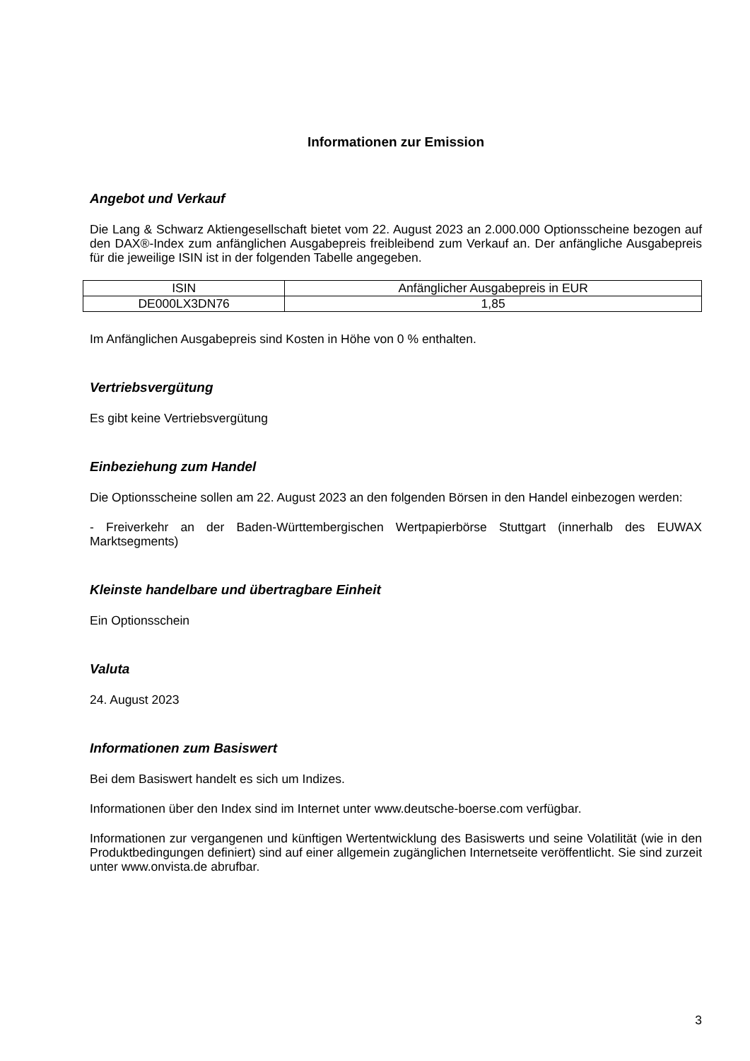Informationen zur Emission
Angebot und Verkauf
Die Lang & Schwarz Aktiengesellschaft bietet vom 22. August 2023 an 2.000.000 Optionsscheine bezogen auf den DAX®-Index zum anfänglichen Ausgabepreis freibleibend zum Verkauf an. Der anfängliche Ausgabepreis für die jeweilige ISIN ist in der folgenden Tabelle angegeben.
| ISIN | Anfänglicher Ausgabepreis in EUR |
| --- | --- |
| DE000LX3DN76 | 1,85 |
Im Anfänglichen Ausgabepreis sind Kosten in Höhe von 0 % enthalten.
Vertriebsvergütung
Es gibt keine Vertriebsvergütung
Einbeziehung zum Handel
Die Optionsscheine sollen am 22. August 2023 an den folgenden Börsen in den Handel einbezogen werden:
- Freiverkehr an der Baden-Württembergischen Wertpapierbörse Stuttgart (innerhalb des EUWAX Marktsegments)
Kleinste handelbare und übertragbare Einheit
Ein Optionsschein
Valuta
24. August 2023
Informationen zum Basiswert
Bei dem Basiswert handelt es sich um Indizes.
Informationen über den Index sind im Internet unter www.deutsche-boerse.com verfügbar.
Informationen zur vergangenen und künftigen Wertentwicklung des Basiswerts und seine Volatilität (wie in den Produktbedingungen definiert) sind auf einer allgemein zugänglichen Internetseite veröffentlicht. Sie sind zurzeit unter www.onvista.de abrufbar.
3